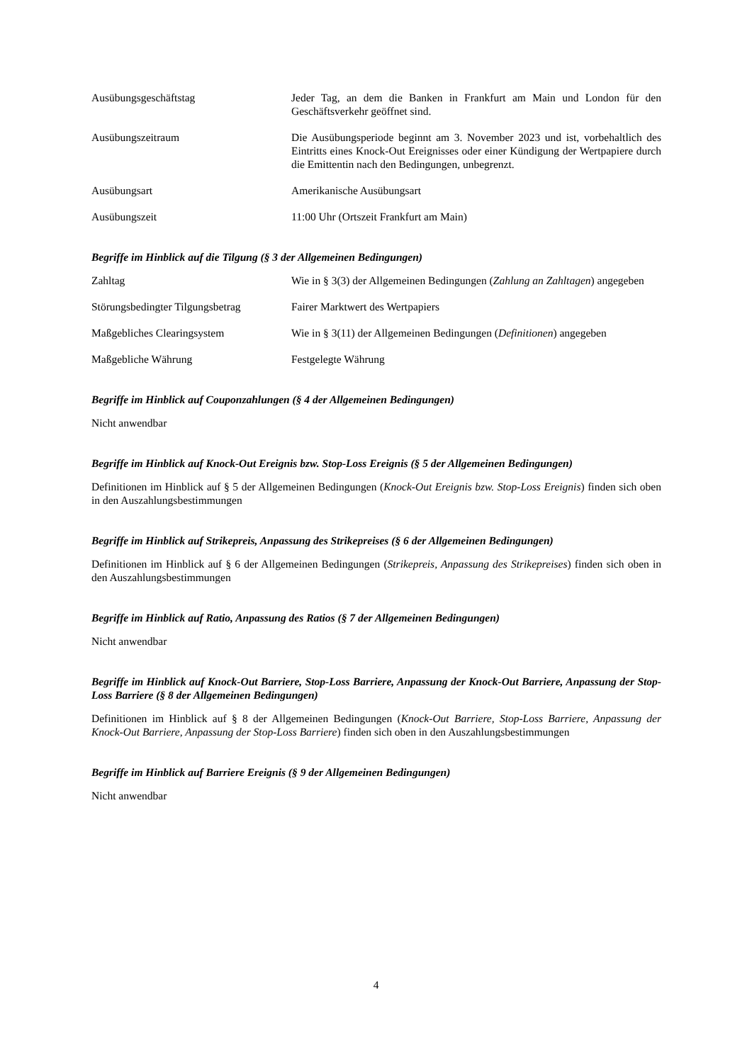Ausübungsgeschäftstag Jeder Tag, an dem die Banken in Frankfurt am Main und London für den Geschäftsverkehr geöffnet sind.
Ausübungszeitraum Die Ausübungsperiode beginnt am 3. November 2023 und ist, vorbehaltlich des Eintritts eines Knock-Out Ereignisses oder einer Kündigung der Wertpapiere durch die Emittentin nach den Bedingungen, unbegrenzt.
Ausübungsart Amerikanische Ausübungsart
Ausübungszeit 11:00 Uhr (Ortszeit Frankfurt am Main)
Begriffe im Hinblick auf die Tilgung (§ 3 der Allgemeinen Bedingungen)
Zahltag Wie in § 3(3) der Allgemeinen Bedingungen (Zahlung an Zahltagen) angegeben
Störungsbedingter Tilgungsbetrag
Fairer Marktwert des Wertpapiers
Maßgebliches Clearingsystem Wie in § 3(11) der Allgemeinen Bedingungen (Definitionen) angegeben
Maßgebliche Währung Festgelegte Währung
Begriffe im Hinblick auf Couponzahlungen (§ 4 der Allgemeinen Bedingungen)
Nicht anwendbar
Begriffe im Hinblick auf Knock-Out Ereignis bzw. Stop-Loss Ereignis (§ 5 der Allgemeinen Bedingungen)
Definitionen im Hinblick auf § 5 der Allgemeinen Bedingungen (Knock-Out Ereignis bzw. Stop-Loss Ereignis) finden sich oben in den Auszahlungsbestimmungen
Begriffe im Hinblick auf Strikepreis, Anpassung des Strikepreises (§ 6 der Allgemeinen Bedingungen)
Definitionen im Hinblick auf § 6 der Allgemeinen Bedingungen (Strikepreis, Anpassung des Strikepreises) finden sich oben in den Auszahlungsbestimmungen
Begriffe im Hinblick auf Ratio, Anpassung des Ratios (§ 7 der Allgemeinen Bedingungen)
Nicht anwendbar
Begriffe im Hinblick auf Knock-Out Barriere, Stop-Loss Barriere, Anpassung der Knock-Out Barriere, Anpassung der Stop-Loss Barriere (§ 8 der Allgemeinen Bedingungen)
Definitionen im Hinblick auf § 8 der Allgemeinen Bedingungen (Knock-Out Barriere, Stop-Loss Barriere, Anpassung der Knock-Out Barriere, Anpassung der Stop-Loss Barriere) finden sich oben in den Auszahlungsbestimmungen
Begriffe im Hinblick auf Barriere Ereignis (§ 9 der Allgemeinen Bedingungen)
Nicht anwendbar
4